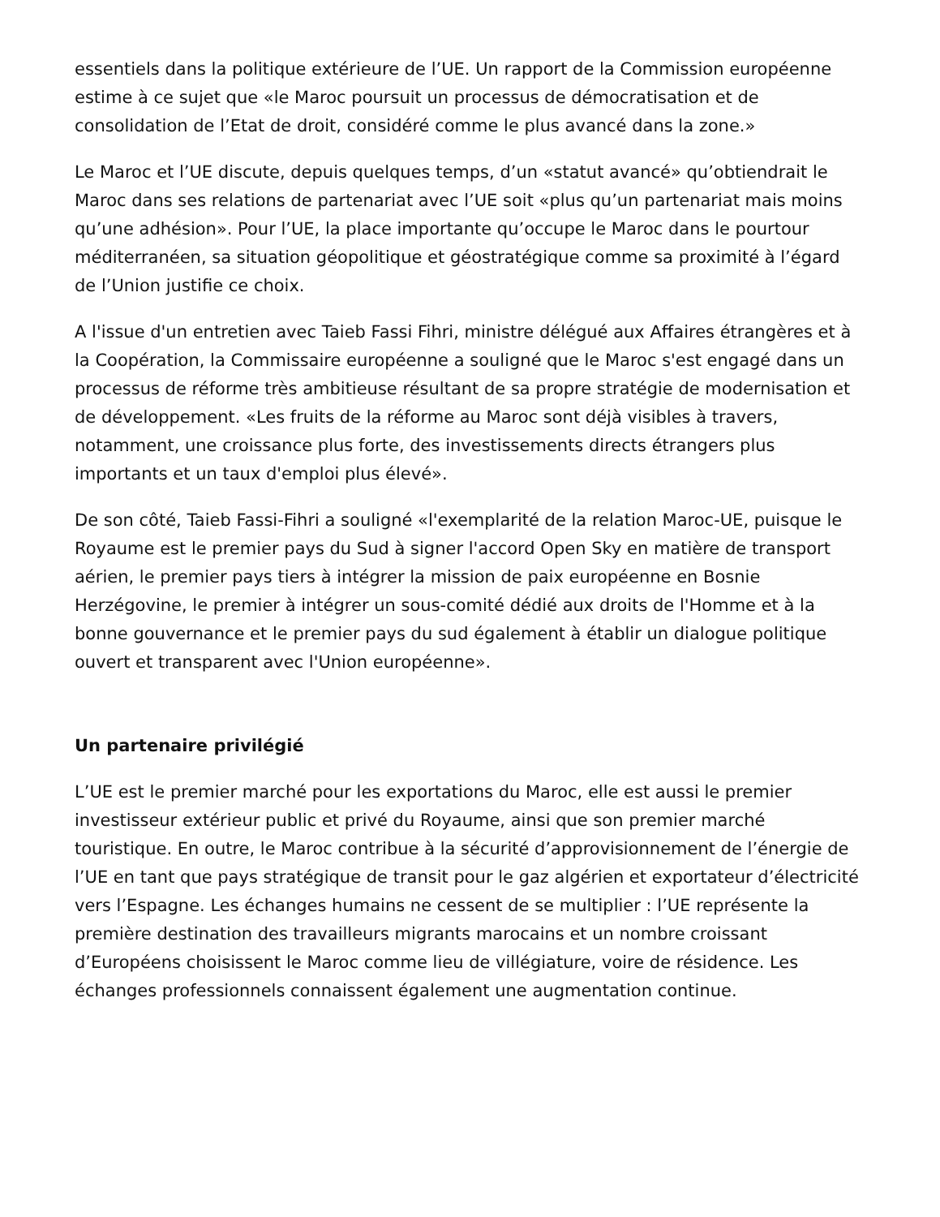essentiels dans la politique extérieure de l’UE. Un rapport de la Commission européenne estime à ce sujet que «le Maroc poursuit un processus de démocratisation et de consolidation de l’Etat de droit, considéré comme le plus avancé dans la zone.»
Le Maroc et l’UE discute, depuis quelques temps, d’un «statut avancé» qu’obtiendrait le Maroc dans ses relations de partenariat avec l’UE soit «plus qu’un partenariat mais moins qu’une adhésion». Pour l’UE, la place importante qu’occupe le Maroc dans le pourtour méditerranéen, sa situation géopolitique et géostratégique comme sa proximité à l’égard de l’Union justifie ce choix.
A l'issue d'un entretien avec Taieb Fassi Fihri, ministre délégué aux Affaires étrangères et à la Coopération, la Commissaire européenne a souligné que le Maroc s'est engagé dans un processus de réforme très ambitieuse résultant de sa propre stratégie de modernisation et de développement. «Les fruits de la réforme au Maroc sont déjà visibles à travers, notamment, une croissance plus forte, des investissements directs étrangers plus importants et un taux d'emploi plus élevé».
De son côté, Taieb Fassi-Fihri a souligné «l'exemplarité de la relation Maroc-UE, puisque le Royaume est le premier pays du Sud à signer l'accord Open Sky en matière de transport aérien, le premier pays tiers à intégrer la mission de paix européenne en Bosnie Herzégovine, le premier à intégrer un sous-comité dédié aux droits de l'Homme et à la bonne gouvernance et le premier pays du sud également à établir un dialogue politique ouvert et transparent avec l'Union européenne».
Un partenaire privilégié
L’UE est le premier marché pour les exportations du Maroc, elle est aussi le premier investisseur extérieur public et privé du Royaume, ainsi que son premier marché touristique. En outre, le Maroc contribue à la sécurité d’approvisionnement de l’énergie de l’UE en tant que pays stratégique de transit pour le gaz algérien et exportateur d’électricité vers l’Espagne. Les échanges humains ne cessent de se multiplier : l’UE représente la première destination des travailleurs migrants marocains et un nombre croissant d’Européens choisissent le Maroc comme lieu de villégiature, voire de résidence. Les échanges professionnels connaissent également une augmentation continue.